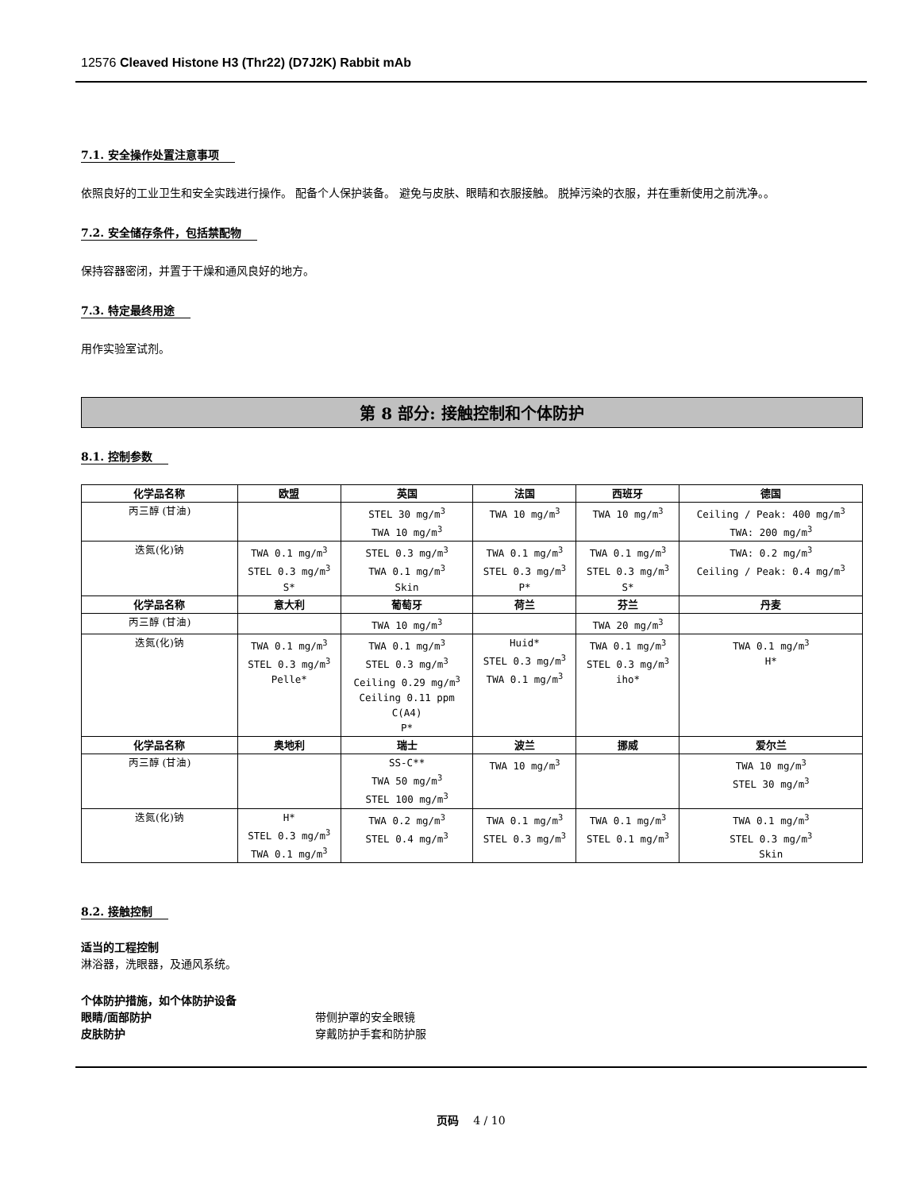12576 Cleaved Histone H3 (Thr22) (D7J2K) Rabbit mAb
7.1. 安全操作处置注意事项
依照良好的工业卫生和安全实践进行操作。 配备个人保护装备。 避免与皮肤、眼睛和衣服接触。 脱掉污染的衣服，并在重新使用之前洗净。。
7.2. 安全储存条件，包括禁配物
保持容器密闭，并置于干燥和通风良好的地方。
7.3. 特定最终用途
用作实验室试剂。
第 8 部分: 接触控制和个体防护
8.1. 控制参数
| 化学品名称 | 欧盟 | 英国 | 法国 | 西班牙 | 德国 |
| --- | --- | --- | --- | --- | --- |
| 丙三醇 (甘油) | | STEL 30 mg/m<sup>3</sup> TWA 10 mg/m<sup>3</sup> | TWA 10 mg/m<sup>3</sup> | TWA 10 mg/m<sup>3</sup> | Ceiling / Peak: 400 mg/m<sup>3</sup> TWA: 200 mg/m<sup>3</sup> |
| 迭氮(化)钠 | TWA 0.1 mg/m<sup>3</sup> STEL 0.3 mg/m<sup>3</sup> S* | STEL 0.3 mg/m<sup>3</sup> TWA 0.1 mg/m<sup>3</sup> Skin | TWA 0.1 mg/m<sup>3</sup> STEL 0.3 mg/m<sup>3</sup> P* | TWA 0.1 mg/m<sup>3</sup> STEL 0.3 mg/m<sup>3</sup> S* | TWA: 0.2 mg/m<sup>3</sup> Ceiling / Peak: 0.4 mg/m<sup>3</sup> |
| 化学品名称 | 意大利 | 葡萄牙 | 荷兰 | 芬兰 | 丹麦 |
| 丙三醇 (甘油) | | TWA 10 mg/m<sup>3</sup> | | TWA 20 mg/m<sup>3</sup> | |
| 迭氮(化)钠 | TWA 0.1 mg/m<sup>3</sup> STEL 0.3 mg/m<sup>3</sup> Pelle* | TWA 0.1 mg/m<sup>3</sup> STEL 0.3 mg/m<sup>3</sup> Ceiling 0.29 mg/m<sup>3</sup> Ceiling 0.11 ppm C(A4) P* | Huid* STEL 0.3 mg/m<sup>3</sup> TWA 0.1 mg/m<sup>3</sup> | TWA 0.1 mg/m<sup>3</sup> STEL 0.3 mg/m<sup>3</sup> iho* | TWA 0.1 mg/m<sup>3</sup> H* |
| 化学品名称 | 奥地利 | 瑞士 | 波兰 | 挪威 | 爱尔兰 |
| 丙三醇 (甘油) | | SS-C** TWA 50 mg/m<sup>3</sup> STEL 100 mg/m<sup>3</sup> | TWA 10 mg/m<sup>3</sup> | | TWA 10 mg/m<sup>3</sup> STEL 30 mg/m<sup>3</sup> |
| 迭氮(化)钠 | H* STEL 0.3 mg/m<sup>3</sup> TWA 0.1 mg/m<sup>3</sup> | TWA 0.2 mg/m<sup>3</sup> STEL 0.4 mg/m<sup>3</sup> | TWA 0.1 mg/m<sup>3</sup> STEL 0.3 mg/m<sup>3</sup> | TWA 0.1 mg/m<sup>3</sup> STEL 0.1 mg/m<sup>3</sup> | TWA 0.1 mg/m<sup>3</sup> STEL 0.3 mg/m<sup>3</sup> Skin |
8.2. 接触控制
适当的工程控制
淋浴器，洗眼器，及通风系统。
个体防护措施，如个体防护设备
眼睛/面部防护 带侧护罩的安全眼镜
皮肤防护 穿戴防护手套和防护服
页码 4 / 10